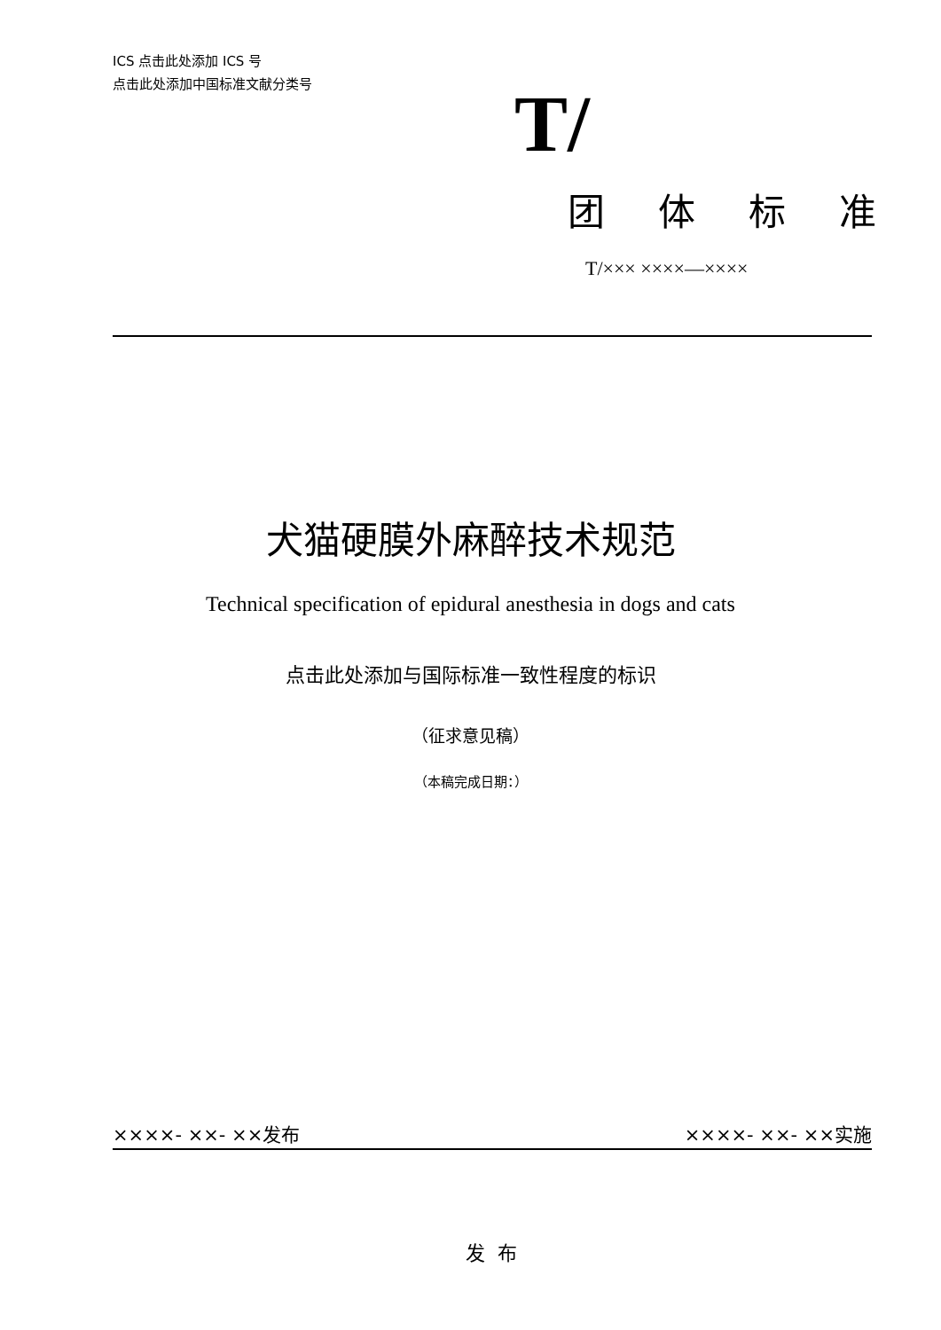ICS 点击此处添加 ICS 号
点击此处添加中国标准文献分类号
T/
团体标准
T/××× ××××—××××
犬猫硬膜外麻醉技术规范
Technical specification of epidural anesthesia in dogs and cats
点击此处添加与国际标准一致性程度的标识
（征求意见稿）
（本稿完成日期：）
××××- ××- ××发布 ××××- ××- ××实施
发布